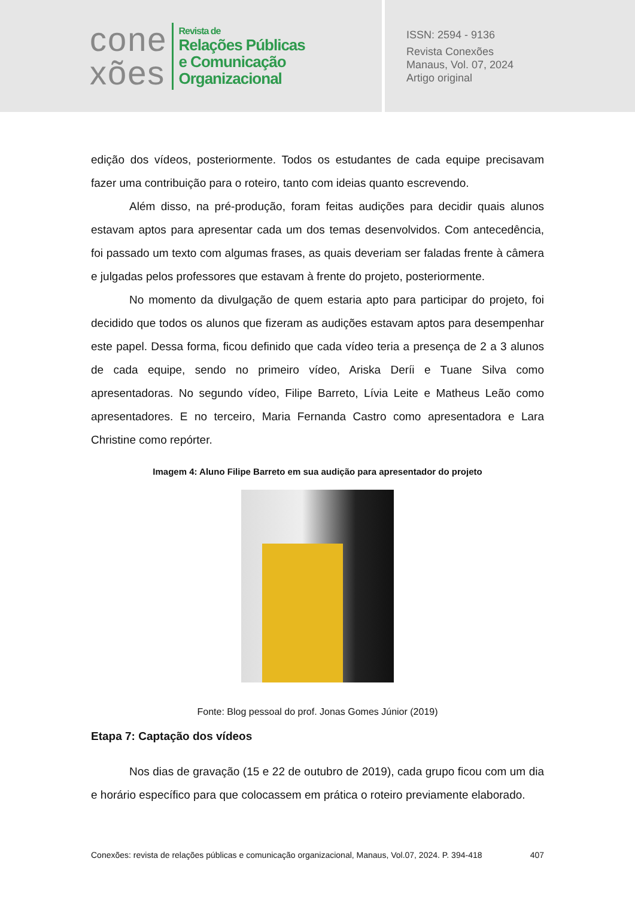cone
xões
Revista de
Relações Públicas
e Comunicação
Organizacional
ISSN: 2594 - 9136
Revista Conexões
Manaus, Vol. 07, 2024
Artigo original
edição dos vídeos, posteriormente. Todos os estudantes de cada equipe precisavam fazer uma contribuição para o roteiro, tanto com ideias quanto escrevendo.
Além disso, na pré-produção, foram feitas audições para decidir quais alunos estavam aptos para apresentar cada um dos temas desenvolvidos. Com antecedência, foi passado um texto com algumas frases, as quais deveriam ser faladas frente à câmera e julgadas pelos professores que estavam à frente do projeto, posteriormente.
No momento da divulgação de quem estaria apto para participar do projeto, foi decidido que todos os alunos que fizeram as audições estavam aptos para desempenhar este papel. Dessa forma, ficou definido que cada vídeo teria a presença de 2 a 3 alunos de cada equipe, sendo no primeiro vídeo, Ariska Deríi e Tuane Silva como apresentadoras. No segundo vídeo, Filipe Barreto, Lívia Leite e Matheus Leão como apresentadores. E no terceiro, Maria Fernanda Castro como apresentadora e Lara Christine como repórter.
Imagem 4: Aluno Filipe Barreto em sua audição para apresentador do projeto
Fonte: Blog pessoal do prof. Jonas Gomes Júnior (2019)
Etapa 7: Captação dos vídeos
Nos dias de gravação (15 e 22 de outubro de 2019), cada grupo ficou com um dia e horário específico para que colocassem em prática o roteiro previamente elaborado.
Conexões: revista de relações públicas e comunicação organizacional, Manaus, Vol.07, 2024. P. 394-418 407